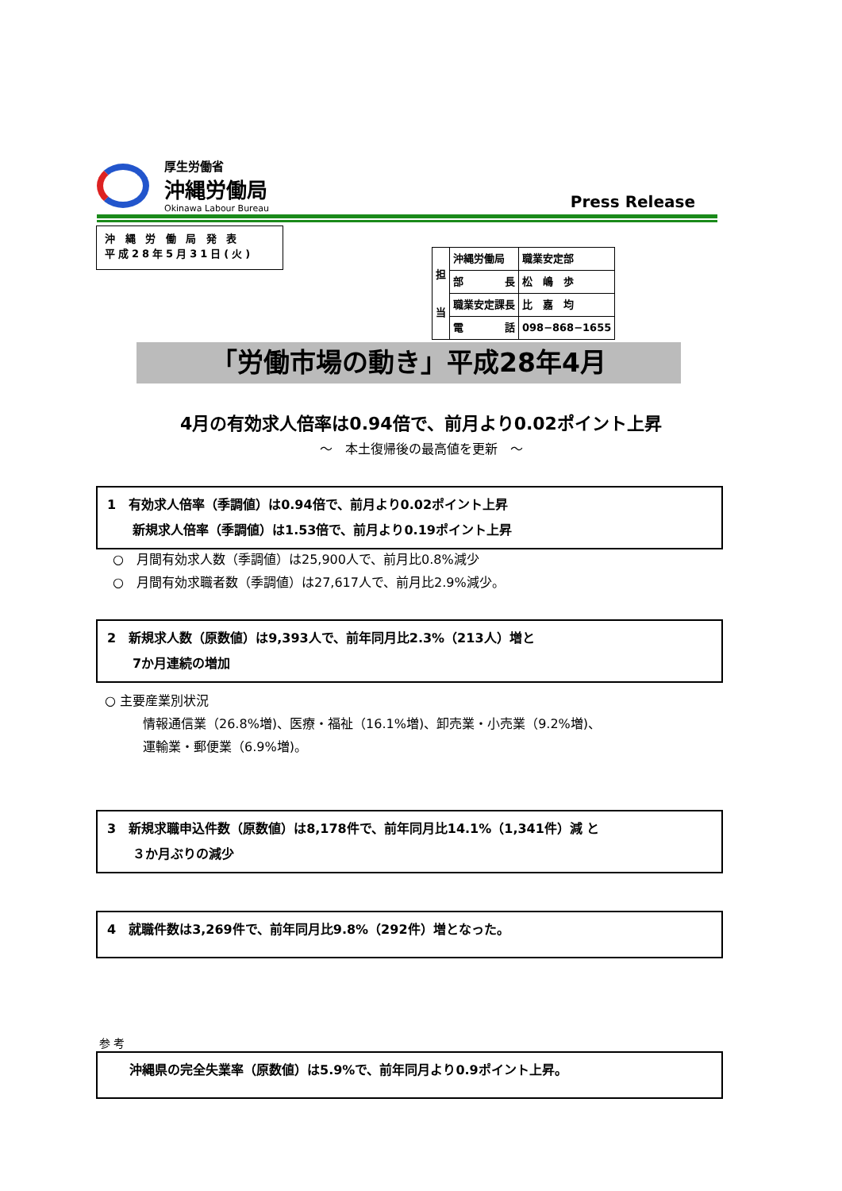厚生労働省
沖縄労働局
Okinawa Labour Bureau
Press Release
沖 縄 労 働 局 発 表
平成28年5月31日(火)
| 担 当 | 沖縄労働局 | 職業安定部 |
| | 部 長 | 松 嶋 歩 |
| | 職業安定課長 | 比 嘉 均 |
| | 電 話 | 098−868−1655 |
「労働市場の動き」平成28年4月
4月の有効求人倍率は0.94倍で、前月より0.02ポイント上昇
～　本土復帰後の最高値を更新　～
1　有効求人倍率（季調値）は0.94倍で、前月より0.02ポイント上昇
　　新規求人倍率（季調値）は1.53倍で、前月より0.19ポイント上昇
○　月間有効求人数（季調値）は25,900人で、前月比0.8%減少
○　月間有効求職者数（季調値）は27,617人で、前月比2.9%減少。
2　新規求人数（原数値）は9,393人で、前年同月比2.3%（213人）増と
　　7か月連続の増加
○ 主要産業別状況
　　　情報通信業（26.8%増)、医療・福祉（16.1%増)、卸売業・小売業（9.2%増)、
　　　運輸業・郵便業（6.9%増)。
3　新規求職申込件数（原数値）は8,178件で、前年同月比14.1%（1,341件）減 と
　　３か月ぶりの減少
4　就職件数は3,269件で、前年同月比9.8%（292件）増となった。
参 考
沖縄県の完全失業率（原数値）は5.9%で、前年同月より0.9ポイント上昇。